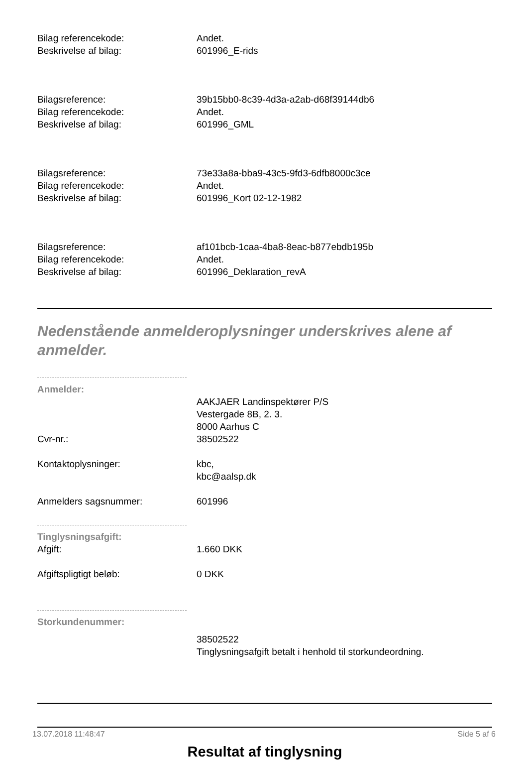Bilag referencekode: Andet.
Beskrivelse af bilag: 601996_E-rids
Bilagsreference: 39b15bb0-8c39-4d3a-a2ab-d68f39144db6
Bilag referencekode: Andet.
Beskrivelse af bilag: 601996_GML
Bilagsreference: 73e33a8a-bba9-43c5-9fd3-6dfb8000c3ce
Bilag referencekode: Andet.
Beskrivelse af bilag: 601996_Kort 02-12-1982
Bilagsreference: af101bcb-1caa-4ba8-8eac-b877ebdb195b
Bilag referencekode: Andet.
Beskrivelse af bilag: 601996_Deklaration_revA
Nedenstående anmelderoplysninger underskrives alene af anmelder.
Anmelder:
AAKJAER Landinspektører P/S
Vestergade 8B, 2. 3.
8000 Aarhus C
Cvr-nr.: 38502522
Kontaktoplysninger: kbc,
kbc@aalsp.dk
Anmelders sagsnummer: 601996
Tinglysningsafgift:
Afgift: 1.660 DKK
Afgiftspligtigt beløb: 0 DKK
Storkundenummer:
38502522
Tinglysningsafgift betalt i henhold til storkundeordning.
Resultat af tinglysning
13.07.2018 11:48:47 Side 5 af 6